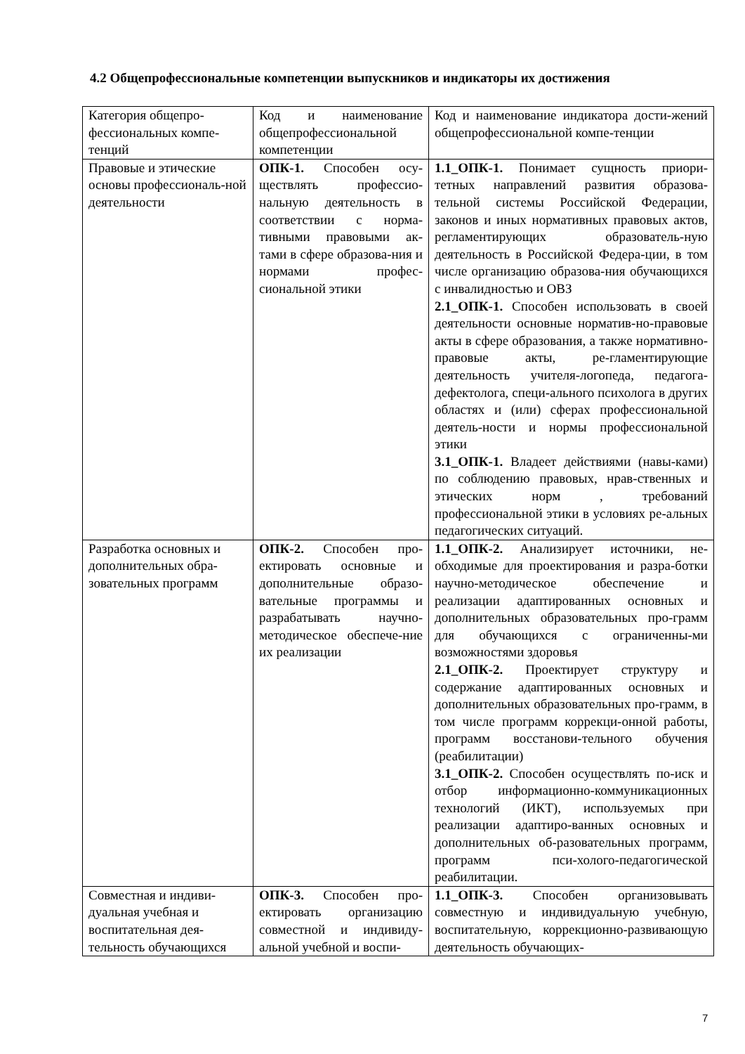4.2 Общепрофессиональные компетенции выпускников и индикаторы их достижения
| Категория общепро-фессиональных компе-тенций | Код и наименование общепрофессиональной компетенции | Код и наименование индикатора дости-жений общепрофессиональной компе-тенции |
| Правовые и этические основы профессиональ-ной деятельности | ОПК-1. Способен осу-ществлять профессио-нальную деятельность в соответствии с норма-тивными правовыми ак-тами в сфере образова-ния и нормами профес-сиональной этики | 1.1_ОПК-1. Понимает сущность приори-тетных направлений развития образова-тельной системы Российской Федерации, законов и иных нормативных правовых актов, регламентирующих образователь-ную деятельность в Российской Федера-ции, в том числе организацию образова-ния обучающихся с инвалидностью и ОВЗ 2.1_ОПК-1. Способен использовать в своей деятельности основные норматив-но-правовые акты в сфере образования, а также нормативно- правовые акты, ре-гламентирующие деятельность учителя-логопеда, педагога-дефектолога, специ-ального психолога в других областях и (или) сферах профессиональной деятель-ности и нормы профессиональной этики 3.1_ОПК-1. Владеет действиями (навы-ками) по соблюдению правовых, нрав-ственных и этических норм , требований профессиональной этики в условиях ре-альных педагогических ситуаций. |
| Разработка основных и дополнительных обра-зовательных программ | ОПК-2. Способен про-ектировать основные и дополнительные образо-вательные программы и разрабатывать научно-методическое обеспече-ние их реализации | 1.1_ОПК-2. Анализирует источники, не-обходимые для проектирования и разра-ботки научно-методическое обеспечение и реализации адаптированных основных и дополнительных образовательных про-грамм для обучающихся с ограниченны-ми возможностями здоровья 2.1_ОПК-2. Проектирует структуру и содержание адаптированных основных и дополнительных образовательных про-грамм, в том числе программ коррекци-онной работы, программ восстанови-тельного обучения (реабилитации) 3.1_ОПК-2. Способен осуществлять по-иск и отбор информационно-коммуникационных технологий (ИКТ), используемых при реализации адаптиро-ванных основных и дополнительных об-разовательных программ, программ пси-холого-педагогической реабилитации. |
| Совместная и индиви-дуальная учебная и воспитательная дея-тельность обучающихся | ОПК-3. Способен про-ектировать организацию совместной и индивиду-альной учебной и воспи- | 1.1_ОПК-3. Способен организовывать совместную и индивидуальную учебную, воспитательную, коррекционно-развивающую деятельность обучающих- |
7